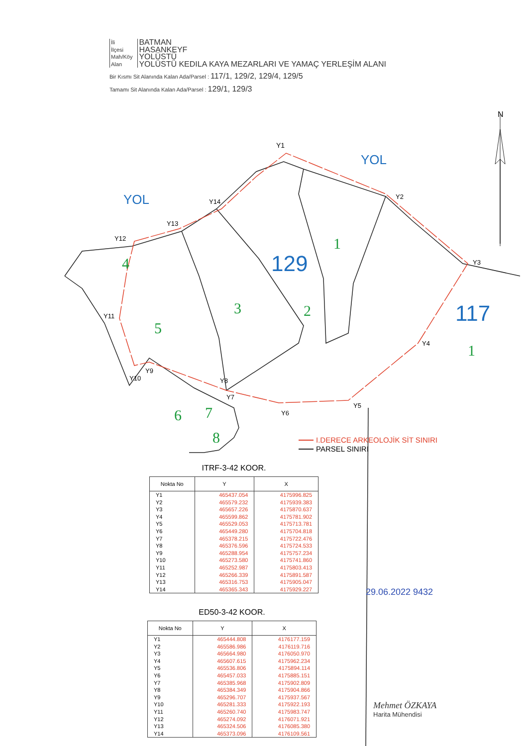| İli | BATMAN |
| İlçesi | HASANKEYF |
| Mah/Köy | YOLÜSTÜ |
| Alan | YOLÜSTÜ KEDILA KAYA MEZARLARI VE YAMAÇ YERLEŞİM ALANI |
Bir Kısmı Sit Alanında Kalan Ada/Parsel : 117/1, 129/2, 129/4, 129/5
Tamamı Sit Alanında Kalan Ada/Parsel : 129/1, 129/3
Y1
Y2
Y3
Y4
Y5
Y6
Y7
Y8
Y9
Y10
Y11
Y12
Y13
Y14
YOL
YOL
129
117
1
4
3
2
5
1
6
7
8
N
I.DERECE ARKEOLOJİK SİT SINIRI
PARSEL SINIRI
ITRF-3-42 KOOR.
| Nokta No | Y | X |
| --- | --- | --- |
| Y1 | 465437.054 | 4175996.825 |
| Y2 | 465579.232 | 4175939.383 |
| Y3 | 465657.226 | 4175870.637 |
| Y4 | 465599.862 | 4175781.902 |
| Y5 | 465529.053 | 4175713.781 |
| Y6 | 465449.280 | 4175704.818 |
| Y7 | 465378.215 | 4175722.476 |
| Y8 | 465376.596 | 4175724.533 |
| Y9 | 465288.954 | 4175757.234 |
| Y10 | 465273.580 | 4175741.860 |
| Y11 | 465252.987 | 4175803.413 |
| Y12 | 465266.339 | 4175891.587 |
| Y13 | 465316.753 | 4175905.047 |
| Y14 | 465365.343 | 4175929.227 |
ED50-3-42 KOOR.
| Nokta No | Y | X |
| --- | --- | --- |
| Y1 | 465444.808 | 4176177.159 |
| Y2 | 465586.986 | 4176119.716 |
| Y3 | 465664.980 | 4176050.970 |
| Y4 | 465607.615 | 4175962.234 |
| Y5 | 465536.806 | 4175894.114 |
| Y6 | 465457.033 | 4175885.151 |
| Y7 | 465385.968 | 4175902.809 |
| Y8 | 465384.349 | 4175904.866 |
| Y9 | 465296.707 | 4175937.567 |
| Y10 | 465281.333 | 4175922.193 |
| Y11 | 465260.740 | 4175983.747 |
| Y12 | 465274.092 | 4176071.921 |
| Y13 | 465324.506 | 4176085.380 |
| Y14 | 465373.096 | 4176109.561 |
29.06.2022 9432
Mehmet ÖZKAYA
Harita Mühendisi